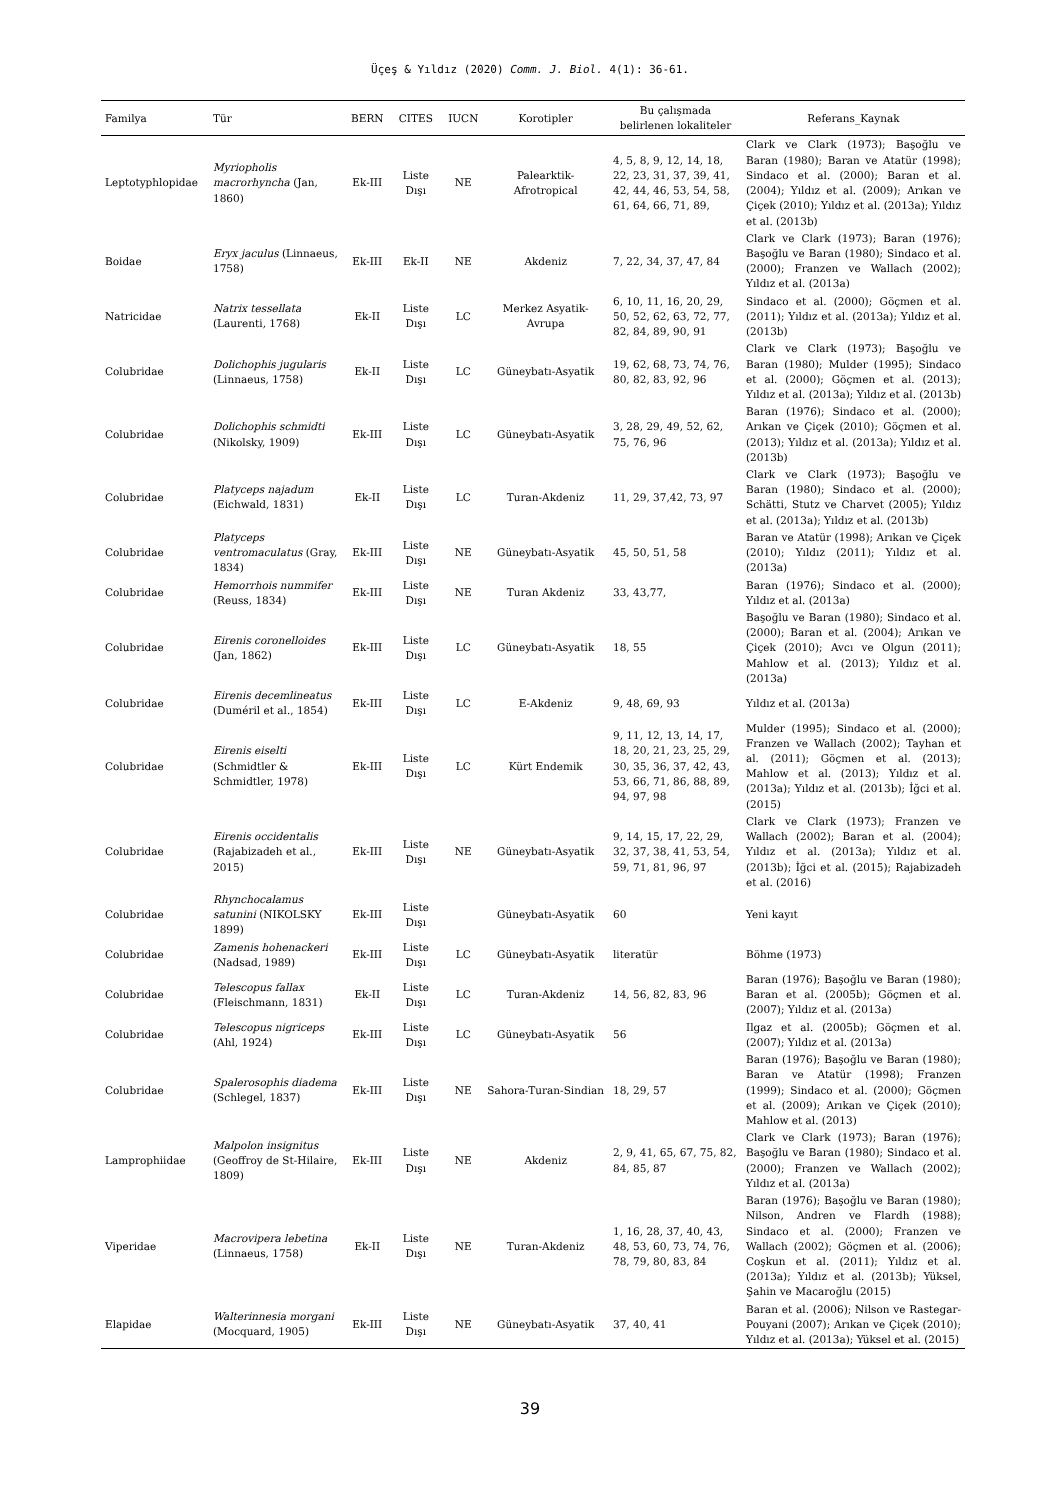Üçeş & Yıldız (2020) Comm. J. Biol. 4(1): 36-61.
| Familya | Tür | BERN | CITES | IUCN | Korotipler | Bu çalışmada belirlenen lokaliteler | Referans_Kaynak |
| --- | --- | --- | --- | --- | --- | --- | --- |
| Leptotyphlopidae | Myriopholis macrorhyncha (Jan, 1860) | Ek-III | Liste Dışı | NE | Palearktik-Afrotropical | 4, 5, 8, 9, 12, 14, 18, 22, 23, 31, 37, 39, 41, 42, 44, 46, 53, 54, 58, 61, 64, 66, 71, 89, | Clark ve Clark (1973); Başoğlu ve Baran (1980); Baran ve Atatür (1998); Sindaco et al. (2000); Baran et al. (2004); Yıldız et al. (2009); Arıkan ve Çiçek (2010); Yıldız et al. (2013a); Yıldız et al. (2013b) |
| Boidae | Eryx jaculus (Linnaeus, 1758) | Ek-III | Ek-II | NE | Akdeniz | 7, 22, 34, 37, 47, 84 | Clark ve Clark (1973); Baran (1976); Başoğlu ve Baran (1980); Sindaco et al. (2000); Franzen ve Wallach (2002); Yıldız et al. (2013a) |
| Natricidae | Natrix tessellata (Laurenti, 1768) | Ek-II | Liste Dışı | LC | Merkez Asyatik-Avrupa | 6, 10, 11, 16, 20, 29, 50, 52, 62, 63, 72, 77, 82, 84, 89, 90, 91 | Sindaco et al. (2000); Göçmen et al. (2011); Yıldız et al. (2013a); Yıldız et al. (2013b) |
| Colubridae | Dolichophis jugularis (Linnaeus, 1758) | Ek-II | Liste Dışı | LC | Güneybatı-Asyatik | 19, 62, 68, 73, 74, 76, 80, 82, 83, 92, 96 | Clark ve Clark (1973); Başoğlu ve Baran (1980); Mulder (1995); Sindaco et al. (2000); Göçmen et al. (2013); Yıldız et al. (2013a); Yıldız et al. (2013b) |
| Colubridae | Dolichophis schmidti (Nikolsky, 1909) | Ek-III | Liste Dışı | LC | Güneybatı-Asyatik | 3, 28, 29, 49, 52, 62, 75, 76, 96 | Baran (1976); Sindaco et al. (2000); Arıkan ve Çiçek (2010); Göçmen et al. (2013); Yıldız et al. (2013a); Yıldız et al. (2013b) |
| Colubridae | Platyceps najadum (Eichwald, 1831) | Ek-II | Liste Dışı | LC | Turan-Akdeniz | 11, 29, 37,42, 73, 97 | Clark ve Clark (1973); Başoğlu ve Baran (1980); Sindaco et al. (2000); Schätti, Stutz ve Charvet (2005); Yıldız et al. (2013a); Yıldız et al. (2013b) |
| Colubridae | Platyceps ventromaculatus (Gray, 1834) | Ek-III | Liste Dışı | NE | Güneybatı-Asyatik | 45, 50, 51, 58 | Baran ve Atatür (1998); Arıkan ve Çiçek (2010); Yıldız (2011); Yıldız et al. (2013a) |
| Colubridae | Hemorrhois nummifer (Reuss, 1834) | Ek-III | Liste Dışı | NE | Turan Akdeniz | 33, 43,77, | Baran (1976); Sindaco et al. (2000); Yıldız et al. (2013a) |
| Colubridae | Eirenis coronelloides (Jan, 1862) | Ek-III | Liste Dışı | LC | Güneybatı-Asyatik | 18, 55 | Başoğlu ve Baran (1980); Sindaco et al. (2000); Baran et al. (2004); Arıkan ve Çiçek (2010); Avcı ve Olgun (2011); Mahlow et al. (2013); Yıldız et al. (2013a) |
| Colubridae | Eirenis decemlineatus (Duméril et al., 1854) | Ek-III | Liste Dışı | LC | E-Akdeniz | 9, 48, 69, 93 | Yıldız et al. (2013a) |
| Colubridae | Eirenis eiselti (Schmidtler & Schmidtler, 1978) | Ek-III | Liste Dışı | LC | Kürt Endemik | 9, 11, 12, 13, 14, 17, 18, 20, 21, 23, 25, 29, 30, 35, 36, 37, 42, 43, 53, 66, 71, 86, 88, 89, 94, 97, 98 | Mulder (1995); Sindaco et al. (2000); Franzen ve Wallach (2002); Tayhan et al. (2011); Göçmen et al. (2013); Mahlow et al. (2013); Yıldız et al. (2013a); Yıldız et al. (2013b); İğci et al. (2015) |
| Colubridae | Eirenis occidentalis (Rajabizadeh et al., 2015) | Ek-III | Liste Dışı | NE | Güneybatı-Asyatik | 9, 14, 15, 17, 22, 29, 32, 37, 38, 41, 53, 54, 59, 71, 81, 96, 97 | Clark ve Clark (1973); Franzen ve Wallach (2002); Baran et al. (2004); Yıldız et al. (2013a); Yıldız et al. (2013b); İğci et al. (2015); Rajabizadeh et al. (2016) |
| Colubridae | Rhynchocalamus satunini (NIKOLSKY 1899) | Ek-III | Liste Dışı | | Güneybatı-Asyatik | 60 | Yeni kayıt |
| Colubridae | Zamenis hohenackeri (Nadsad, 1989) | Ek-III | Liste Dışı | LC | Güneybatı-Asyatik | literatür | Böhme (1973) |
| Colubridae | Telescopus fallax (Fleischmann, 1831) | Ek-II | Liste Dışı | LC | Turan-Akdeniz | 14, 56, 82, 83, 96 | Baran (1976); Başoğlu ve Baran (1980); Baran et al. (2005b); Göçmen et al. (2007); Yıldız et al. (2013a) |
| Colubridae | Telescopus nigriceps (Ahl, 1924) | Ek-III | Liste Dışı | LC | Güneybatı-Asyatik | 56 | Ilgaz et al. (2005b); Göçmen et al. (2007); Yıldız et al. (2013a) |
| Colubridae | Spalerosophis diadema (Schlegel, 1837) | Ek-III | Liste Dışı | NE | Sahora-Turan-Sindian | 18, 29, 57 | Baran (1976); Başoğlu ve Baran (1980); Baran ve Atatür (1998); Franzen (1999); Sindaco et al. (2000); Göçmen et al. (2009); Arıkan ve Çiçek (2010); Mahlow et al. (2013) |
| Lamprophiidae | Malpolon insignitus (Geoffroy de St-Hilaire, 1809) | Ek-III | Liste Dışı | NE | Akdeniz | 2, 9, 41, 65, 67, 75, 82, 84, 85, 87 | Clark ve Clark (1973); Baran (1976); Başoğlu ve Baran (1980); Sindaco et al. (2000); Franzen ve Wallach (2002); Yıldız et al. (2013a) |
| Viperidae | Macrovipera lebetina (Linnaeus, 1758) | Ek-II | Liste Dışı | NE | Turan-Akdeniz | 1, 16, 28, 37, 40, 43, 48, 53, 60, 73, 74, 76, 78, 79, 80, 83, 84 | Baran (1976); Başoğlu ve Baran (1980); Nilson, Andren ve Flardh (1988); Sindaco et al. (2000); Franzen ve Wallach (2002); Göçmen et al. (2006); Coşkun et al. (2011); Yıldız et al. (2013a); Yıldız et al. (2013b); Yüksel, Şahin ve Macaroğlu (2015) |
| Elapidae | Walterinnesia morgani (Mocquard, 1905) | Ek-III | Liste Dışı | NE | Güneybatı-Asyatik | 37, 40, 41 | Baran et al. (2006); Nilson ve Rastegar-Pouyani (2007); Arıkan ve Çiçek (2010); Yıldız et al. (2013a); Yüksel et al. (2015) |
39